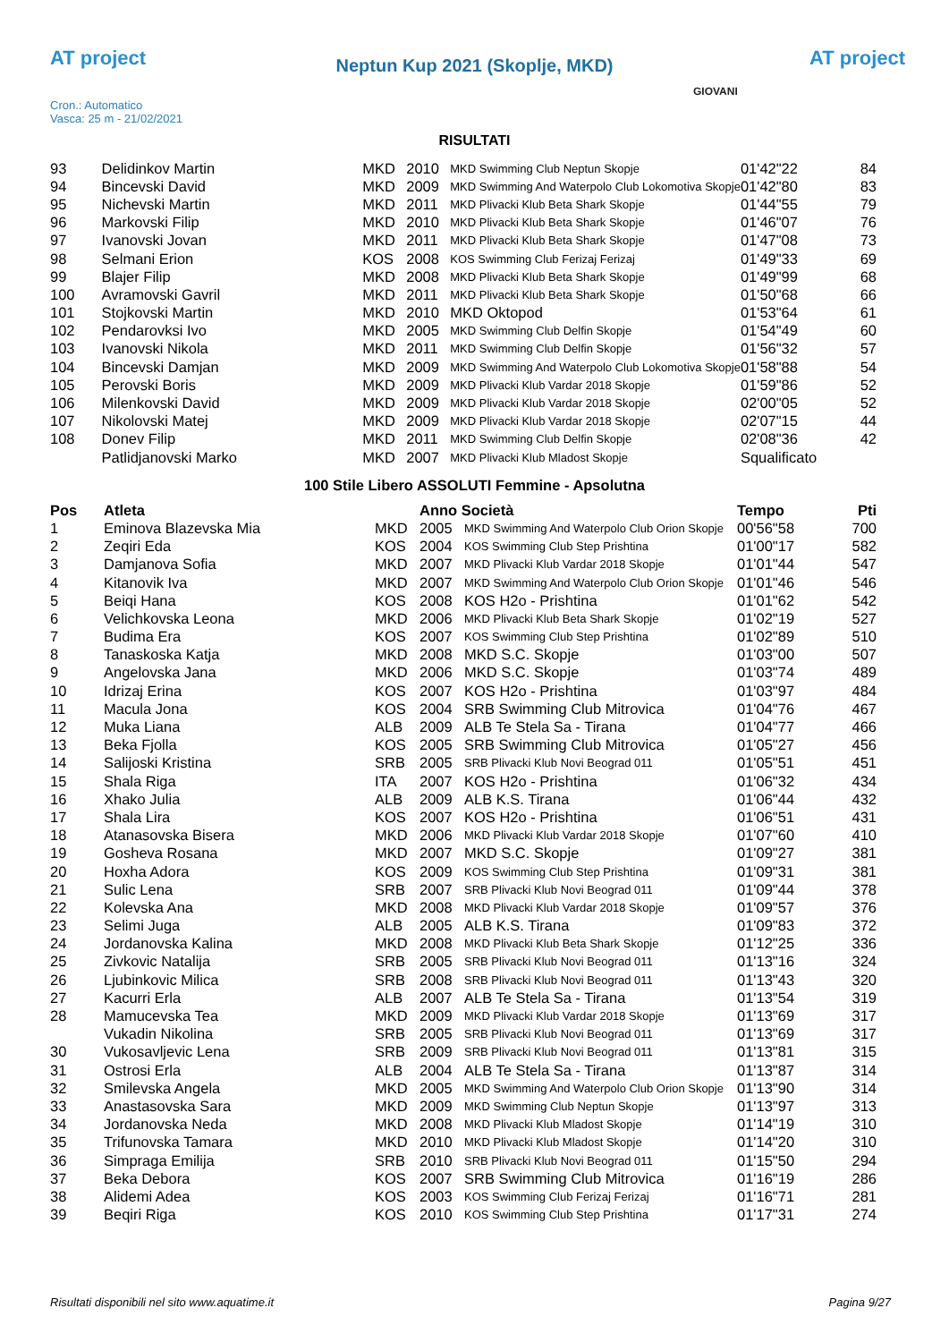AT project
Neptun Kup 2021 (Skoplje, MKD) AT project
Cron.: Automatico
Vasca: 25 m - 21/02/2021
GIOVANI
RISULTATI
| 93 | Delidinkov Martin | MKD | 2010 | MKD Swimming Club Neptun Skopje | 01'42"22 | 84 |
| 94 | Bincevski David | MKD | 2009 | MKD Swimming And Waterpolo Club Lokomotiva Skopje | 01'42"80 | 83 |
| 95 | Nichevski Martin | MKD | 2011 | MKD Plivacki Klub Beta Shark Skopje | 01'44"55 | 79 |
| 96 | Markovski Filip | MKD | 2010 | MKD Plivacki Klub Beta Shark Skopje | 01'46"07 | 76 |
| 97 | Ivanovski Jovan | MKD | 2011 | MKD Plivacki Klub Beta Shark Skopje | 01'47"08 | 73 |
| 98 | Selmani Erion | KOS | 2008 | KOS Swimming Club Ferizaj Ferizaj | 01'49"33 | 69 |
| 99 | Blajer Filip | MKD | 2008 | MKD Plivacki Klub Beta Shark Skopje | 01'49"99 | 68 |
| 100 | Avramovski Gavril | MKD | 2011 | MKD Plivacki Klub Beta Shark Skopje | 01'50"68 | 66 |
| 101 | Stojkovski Martin | MKD | 2010 | MKD Oktopod | 01'53"64 | 61 |
| 102 | Pendarovksi Ivo | MKD | 2005 | MKD Swimming Club Delfin Skopje | 01'54"49 | 60 |
| 103 | Ivanovski Nikola | MKD | 2011 | MKD Swimming Club Delfin Skopje | 01'56"32 | 57 |
| 104 | Bincevski Damjan | MKD | 2009 | MKD Swimming And Waterpolo Club Lokomotiva Skopje | 01'58"88 | 54 |
| 105 | Perovski Boris | MKD | 2009 | MKD Plivacki Klub Vardar 2018 Skopje | 01'59"86 | 52 |
| 106 | Milenkovski David | MKD | 2009 | MKD Plivacki Klub Vardar 2018 Skopje | 02'00"05 | 52 |
| 107 | Nikolovski Matej | MKD | 2009 | MKD Plivacki Klub Vardar 2018 Skopje | 02'07"15 | 44 |
| 108 | Donev Filip | MKD | 2011 | MKD Swimming Club Delfin Skopje | 02'08"36 | 42 |
| | Patlidjanovski Marko | MKD | 2007 | MKD Plivacki Klub Mladost Skopje | Squalificato | |
100 Stile Libero ASSOLUTI Femmine - Apsolutna
| Pos | Atleta | | Anno Società | | Tempo | Pti |
| --- | --- | --- | --- | --- | --- | --- |
| 1 | Eminova Blazevska Mia | MKD | 2005 | MKD Swimming And Waterpolo Club Orion Skopje | 00'56"58 | 700 |
| 2 | Zeqiri Eda | KOS | 2004 | KOS Swimming Club Step Prishtina | 01'00"17 | 582 |
| 3 | Damjanova Sofia | MKD | 2007 | MKD Plivacki Klub Vardar 2018 Skopje | 01'01"44 | 547 |
| 4 | Kitanovik Iva | MKD | 2007 | MKD Swimming And Waterpolo Club Orion Skopje | 01'01"46 | 546 |
| 5 | Beiqi Hana | KOS | 2008 | KOS H2o - Prishtina | 01'01"62 | 542 |
| 6 | Velichkovska Leona | MKD | 2006 | MKD Plivacki Klub Beta Shark Skopje | 01'02"19 | 527 |
| 7 | Budima Era | KOS | 2007 | KOS Swimming Club Step Prishtina | 01'02"89 | 510 |
| 8 | Tanaskoska Katja | MKD | 2008 | MKD S.C. Skopje | 01'03"00 | 507 |
| 9 | Angelovska Jana | MKD | 2006 | MKD S.C. Skopje | 01'03"74 | 489 |
| 10 | Idrizaj Erina | KOS | 2007 | KOS H2o - Prishtina | 01'03"97 | 484 |
| 11 | Macula Jona | KOS | 2004 | SRB Swimming Club Mitrovica | 01'04"76 | 467 |
| 12 | Muka Liana | ALB | 2009 | ALB Te Stela Sa - Tirana | 01'04"77 | 466 |
| 13 | Beka Fjolla | KOS | 2005 | SRB Swimming Club Mitrovica | 01'05"27 | 456 |
| 14 | Salijoski Kristina | SRB | 2005 | SRB Plivacki Klub Novi Beograd 011 | 01'05"51 | 451 |
| 15 | Shala Riga | ITA | 2007 | KOS H2o - Prishtina | 01'06"32 | 434 |
| 16 | Xhako Julia | ALB | 2009 | ALB K.S. Tirana | 01'06"44 | 432 |
| 17 | Shala Lira | KOS | 2007 | KOS H2o - Prishtina | 01'06"51 | 431 |
| 18 | Atanasovska Bisera | MKD | 2006 | MKD Plivacki Klub Vardar 2018 Skopje | 01'07"60 | 410 |
| 19 | Gosheva Rosana | MKD | 2007 | MKD S.C. Skopje | 01'09"27 | 381 |
| 20 | Hoxha Adora | KOS | 2009 | KOS Swimming Club Step Prishtina | 01'09"31 | 381 |
| 21 | Sulic Lena | SRB | 2007 | SRB Plivacki Klub Novi Beograd 011 | 01'09"44 | 378 |
| 22 | Kolevska Ana | MKD | 2008 | MKD Plivacki Klub Vardar 2018 Skopje | 01'09"57 | 376 |
| 23 | Selimi Juga | ALB | 2005 | ALB K.S. Tirana | 01'09"83 | 372 |
| 24 | Jordanovska Kalina | MKD | 2008 | MKD Plivacki Klub Beta Shark Skopje | 01'12"25 | 336 |
| 25 | Zivkovic Natalija | SRB | 2005 | SRB Plivacki Klub Novi Beograd 011 | 01'13"16 | 324 |
| 26 | Ljubinkovic Milica | SRB | 2008 | SRB Plivacki Klub Novi Beograd 011 | 01'13"43 | 320 |
| 27 | Kacurri Erla | ALB | 2007 | ALB Te Stela Sa - Tirana | 01'13"54 | 319 |
| 28 | Mamucevska Tea | MKD | 2009 | MKD Plivacki Klub Vardar 2018 Skopje | 01'13"69 | 317 |
| | Vukadin Nikolina | SRB | 2005 | SRB Plivacki Klub Novi Beograd 011 | 01'13"69 | 317 |
| 30 | Vukosavljevic Lena | SRB | 2009 | SRB Plivacki Klub Novi Beograd 011 | 01'13"81 | 315 |
| 31 | Ostrosi Erla | ALB | 2004 | ALB Te Stela Sa - Tirana | 01'13"87 | 314 |
| 32 | Smilevska Angela | MKD | 2005 | MKD Swimming And Waterpolo Club Orion Skopje | 01'13"90 | 314 |
| 33 | Anastasovska Sara | MKD | 2009 | MKD Swimming Club Neptun Skopje | 01'13"97 | 313 |
| 34 | Jordanovska Neda | MKD | 2008 | MKD Plivacki Klub Mladost Skopje | 01'14"19 | 310 |
| 35 | Trifunovska Tamara | MKD | 2010 | MKD Plivacki Klub Mladost Skopje | 01'14"20 | 310 |
| 36 | Simpraga Emilija | SRB | 2010 | SRB Plivacki Klub Novi Beograd 011 | 01'15"50 | 294 |
| 37 | Beka Debora | KOS | 2007 | SRB Swimming Club Mitrovica | 01'16"19 | 286 |
| 38 | Alidemi Adea | KOS | 2003 | KOS Swimming Club Ferizaj Ferizaj | 01'16"71 | 281 |
| 39 | Beqiri Riga | KOS | 2010 | KOS Swimming Club Step Prishtina | 01'17"31 | 274 |
Risultati disponibili nel sito www.aquatime.it Pagina 9/27